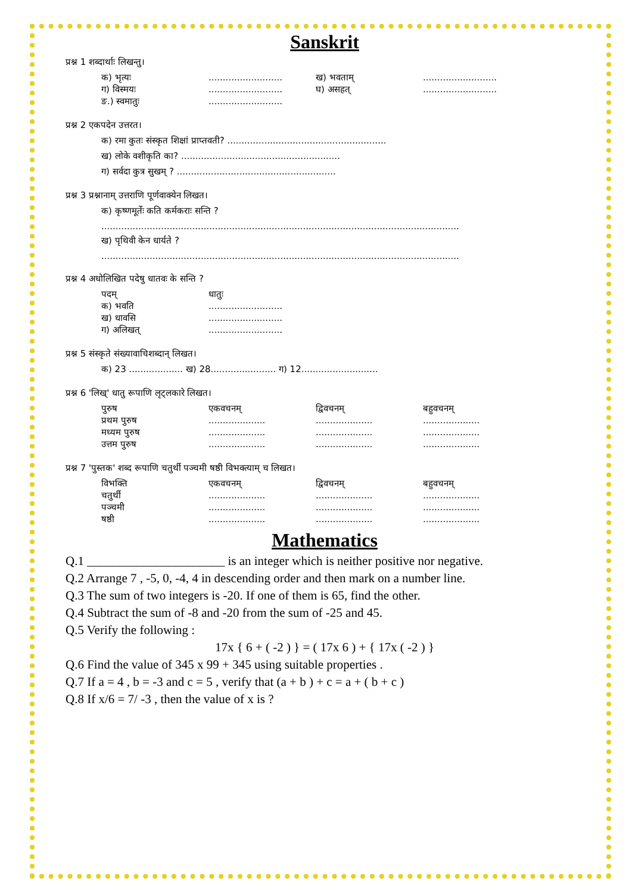Sanskrit
प्रश्न 1 शब्दार्थाः लिखन्तु।
क) भृत्यः.......................... ख) भवताम्..........................
ग) विस्मयः.......................... घ) असहत्..........................
ङ.) स्वमातुः..........................
प्रश्न 2 एकपदेन उत्तरत।
क) रमा कुतः संस्कृत शिक्षां प्राप्तवती? ........................................................
ख) लोके वशीकृति का? ........................................................
ग) सर्वदा कुत्र सुखम् ? ........................................................
प्रश्न 3 प्रश्नानाम् उत्तराणि पूर्णवाक्येन लिखत।
क) कृष्णमूर्तेः कति कर्मकराः सन्ति ?
..............................................................................................................................
ख) पृथिवी केन धार्यते ?
..............................................................................................................................
प्रश्न 4 अधोलिखित पदेषु धातवः के सन्ति ?
पदम् धातुः
क) भवति..........................
ख) धावसि..........................
ग) अलिखत्..........................
प्रश्न 5 संस्कृते संख्यावाचिशब्दान् लिखत।
क) 23 ................... ख) 28....................... ग) 12...........................
प्रश्न 6 'लिख्' धातु रूपाणि लृट्लकारे लिखत।
पुरुष एकवचनम् द्विवचनम् बहुवचनम्
प्रथम पुरुष............................................................
मध्यम पुरुष............................................................
उत्तम पुरुष............................................................
प्रश्न 7 'पुस्तक' शब्द रूपाणि चतुर्थी पञ्चमी षष्ठी विभक्त्याम् च लिखत।
विभक्ति एकवचनम् द्विवचनम् बहुवचनम्
चतुर्थी............................................................
पञ्चमी............................................................
षष्ठी............................................................
Mathematics
Q.1 ______________________ is an integer which is neither positive nor negative.
Q.2 Arrange 7 , -5, 0, -4, 4 in descending order and then mark on a number line.
Q.3 The sum of two integers is -20. If one of them is 65, find the other.
Q.4 Subtract the sum of -8 and -20 from the sum of -25 and 45.
Q.5 Verify the following :
17x { 6 + ( -2 ) } = ( 17x 6 ) + { 17x ( -2 ) }
Q.6 Find the value of 345 x 99 + 345 using suitable properties .
Q.7 If a = 4 , b = -3 and c = 5 , verify that (a + b ) + c = a + ( b + c )
Q.8 If x/6 = 7/ -3 , then the value of x is ?